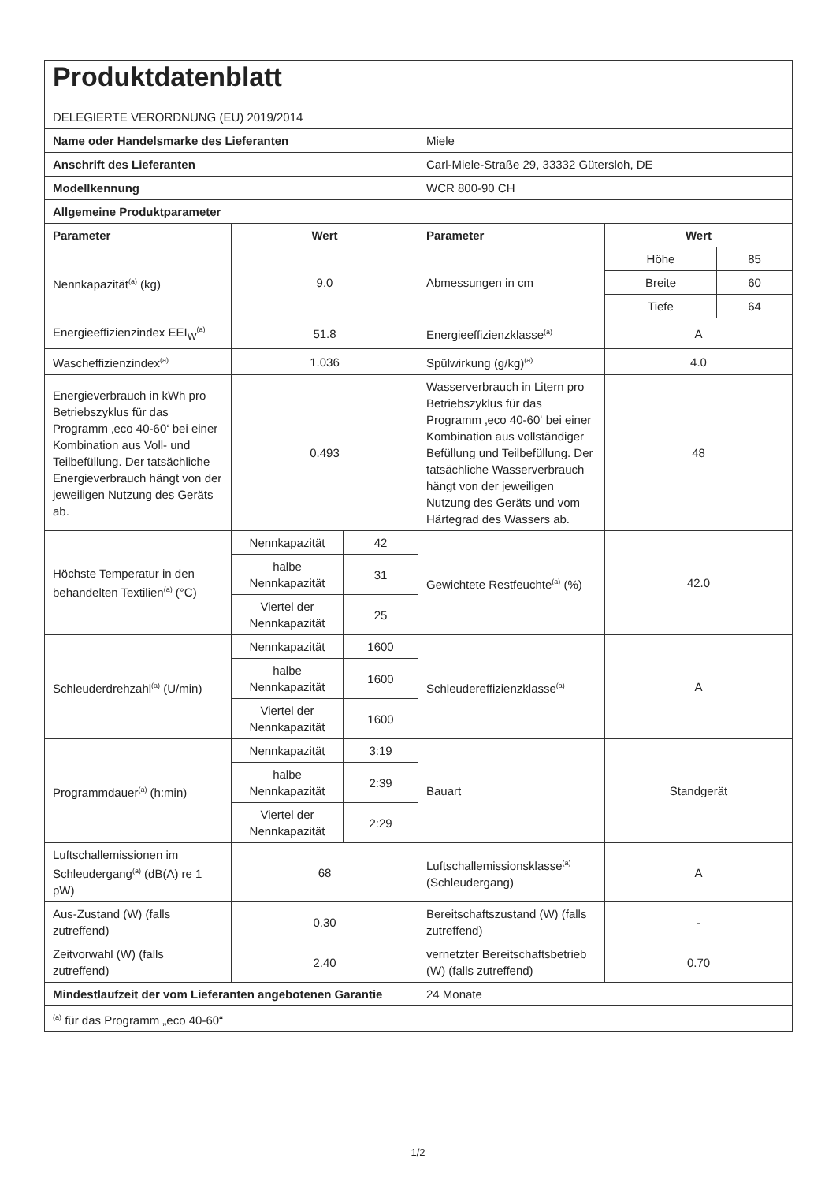| Produktdatenblatt DELEGIERTE VERORDNUNG (EU) 2019/2014 | | | | | |
| Name oder Handelsmarke des Lieferanten | | | Miele | | |
| Anschrift des Lieferanten | | | Carl-Miele-Straße 29, 33332 Gütersloh, DE | | |
| Modellkennung | | | WCR 800-90 CH | | |
| Allgemeine Produktparameter | | | | | |
| Parameter | Wert | | Parameter | Wert | |
| Nennkapazität<sup>(a)</sup> (kg) | 9.0 | | Abmessungen in cm | Höhe | 85 |
| | | | | Breite | 60 |
| | | | | Tiefe | 64 |
| Energieeffizienzindex EEI<sub>W</sub><sup>(a)</sup> | 51.8 | | Energieeffizienzklasse<sup>(a)</sup> | A | |
| Wascheffizienzindex<sup>(a)</sup> | 1.036 | | Spülwirkung (g/kg)<sup>(a)</sup> | 4.0 | |
| Energieverbrauch in kWh pro Betriebszyklus für das Programm ‚eco 40-60‘ bei einer Kombination aus Voll- und Teilbefüllung. Der tatsächliche Energieverbrauch hängt von der jeweiligen Nutzung des Geräts ab. | 0.493 | | Wasserverbrauch in Litern pro Betriebszyklus für das Programm ‚eco 40-60‘ bei einer Kombination aus vollständiger Befüllung und Teilbefüllung. Der tatsächliche Wasserverbrauch hängt von der jeweiligen Nutzung des Geräts und vom Härtegrad des Wassers ab. | 48 | |
| Höchste Temperatur in den behandelten Textilien<sup>(a)</sup> (°C) | Nennkapazität | 42 | Gewichtete Restfeuchte<sup>(a)</sup> (%) | 42.0 | |
| | halbe Nennkapazität | 31 | | | |
| | Viertel der Nennkapazität | 25 | | | |
| Schleuderdrehzahl<sup>(a)</sup> (U/min) | Nennkapazität | 1600 | Schleudereffizienzklasse<sup>(a)</sup> | A | |
| | halbe Nennkapazität | 1600 | | | |
| | Viertel der Nennkapazität | 1600 | | | |
| Programmdauer<sup>(a)</sup> (h:min) | Nennkapazität | 3:19 | Bauart | Standgerät | |
| | halbe Nennkapazität | 2:39 | | | |
| | Viertel der Nennkapazität | 2:29 | | | |
| Luftschallemissionen im Schleudergang<sup>(a)</sup> (dB(A) re 1 pW) | 68 | | Luftschallemissionsklasse<sup>(a)</sup> (Schleudergang) | A | |
| Aus-Zustand (W) (falls zutreffend) | 0.30 | | Bereitschaftszustand (W) (falls zutreffend) | - | |
| Zeitvorwahl (W) (falls zutreffend) | 2.40 | | vernetzter Bereitschaftsbetrieb (W) (falls zutreffend) | 0.70 | |
| Mindestlaufzeit der vom Lieferanten angebotenen Garantie | | | 24 Monate | | |
| <sup>(a)</sup> für das Programm „eco 40-60“ | | | | | |
1/2